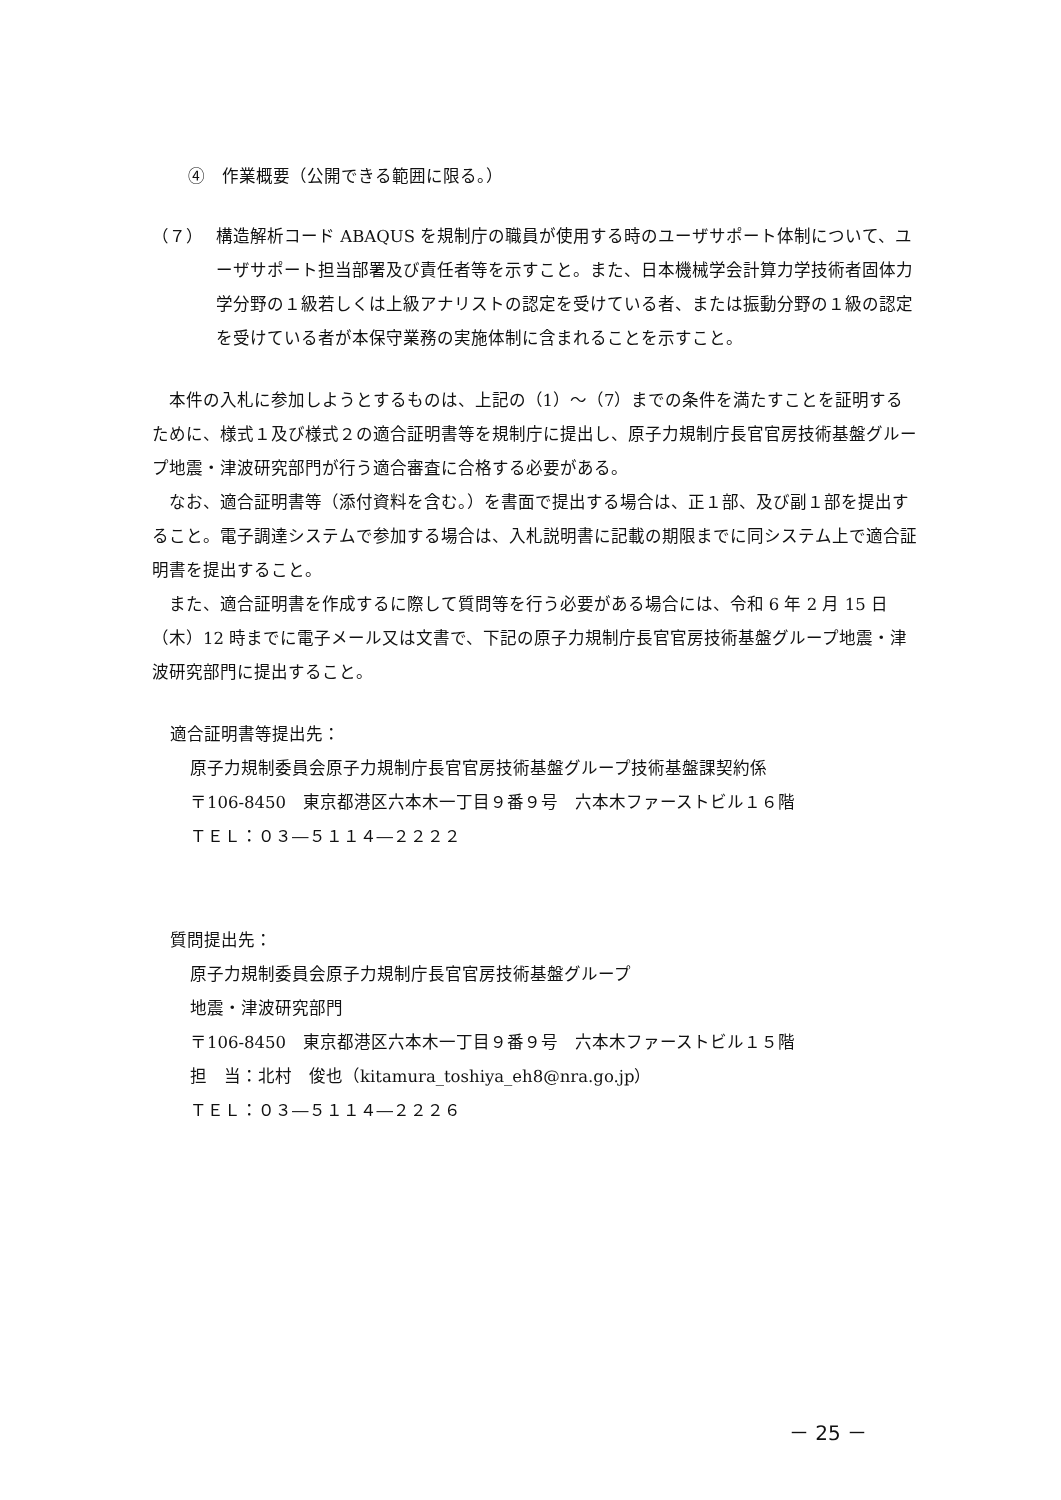④　作業概要（公開できる範囲に限る。）
（７） 構造解析コード ABAQUS を規制庁の職員が使用する時のユーザサポート体制について、ユーザサポート担当部署及び責任者等を示すこと。また、日本機械学会計算力学技術者固体力学分野の１級若しくは上級アナリストの認定を受けている者、または振動分野の１級の認定を受けている者が本保守業務の実施体制に含まれることを示すこと。
本件の入札に参加しようとするものは、上記の（1）～（7）までの条件を満たすことを証明するために、様式１及び様式２の適合証明書等を規制庁に提出し、原子力規制庁長官官房技術基盤グループ地震・津波研究部門が行う適合審査に合格する必要がある。
なお、適合証明書等（添付資料を含む。）を書面で提出する場合は、正１部、及び副１部を提出すること。電子調達システムで参加する場合は、入札説明書に記載の期限までに同システム上で適合証明書を提出すること。
また、適合証明書を作成するに際して質問等を行う必要がある場合には、令和 6 年 2 月 15 日（木）12 時までに電子メール又は文書で、下記の原子力規制庁長官官房技術基盤グループ地震・津波研究部門に提出すること。
適合証明書等提出先：
原子力規制委員会原子力規制庁長官官房技術基盤グループ技術基盤課契約係
〒106-8450　東京都港区六本木一丁目９番９号　六本木ファーストビル１６階
ＴＥＬ：０３―５１１４―２２２２
質問提出先：
原子力規制委員会原子力規制庁長官官房技術基盤グループ
地震・津波研究部門
〒106-8450　東京都港区六本木一丁目９番９号　六本木ファーストビル１５階
担　当：北村　俊也（kitamura_toshiya_eh8@nra.go.jp）
ＴＥＬ：０３―５１１４―２２２６
－ 25 －